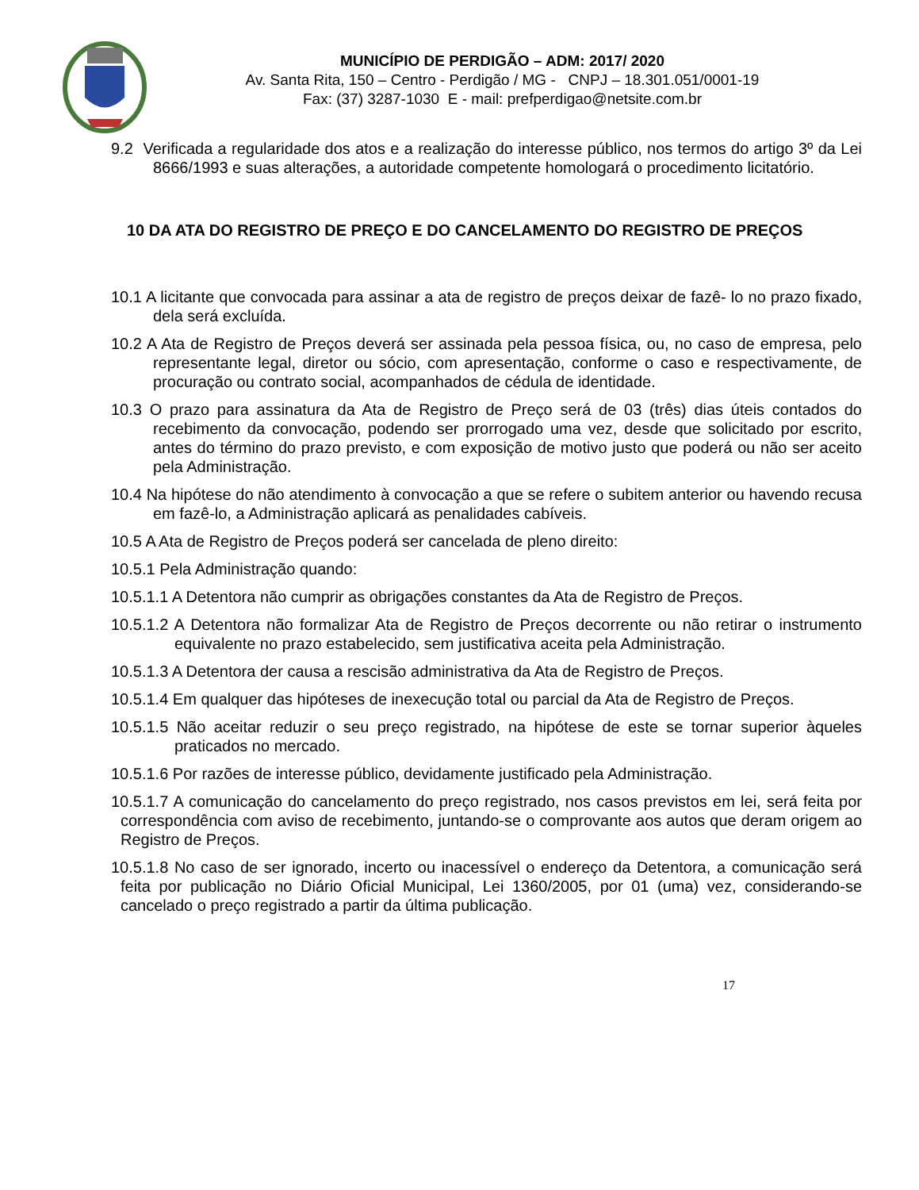MUNICÍPIO DE PERDIGÃO – ADM: 2017/ 2020
Av. Santa Rita, 150 – Centro - Perdigão / MG - CNPJ – 18.301.051/0001-19
Fax: (37) 3287-1030 E - mail: prefperdigao@netsite.com.br
9.2 Verificada a regularidade dos atos e a realização do interesse público, nos termos do artigo 3º da Lei 8666/1993 e suas alterações, a autoridade competente homologará o procedimento licitatório.
10 DA ATA DO REGISTRO DE PREÇO E DO CANCELAMENTO DO REGISTRO DE PREÇOS
10.1 A licitante que convocada para assinar a ata de registro de preços deixar de fazê- lo no prazo fixado, dela será excluída.
10.2 A Ata de Registro de Preços deverá ser assinada pela pessoa física, ou, no caso de empresa, pelo representante legal, diretor ou sócio, com apresentação, conforme o caso e respectivamente, de procuração ou contrato social, acompanhados de cédula de identidade.
10.3 O prazo para assinatura da Ata de Registro de Preço será de 03 (três) dias úteis contados do recebimento da convocação, podendo ser prorrogado uma vez, desde que solicitado por escrito, antes do término do prazo previsto, e com exposição de motivo justo que poderá ou não ser aceito pela Administração.
10.4 Na hipótese do não atendimento à convocação a que se refere o subitem anterior ou havendo recusa em fazê-lo, a Administração aplicará as penalidades cabíveis.
10.5 A Ata de Registro de Preços poderá ser cancelada de pleno direito:
10.5.1 Pela Administração quando:
10.5.1.1 A Detentora não cumprir as obrigações constantes da Ata de Registro de Preços.
10.5.1.2 A Detentora não formalizar Ata de Registro de Preços decorrente ou não retirar o instrumento equivalente no prazo estabelecido, sem justificativa aceita pela Administração.
10.5.1.3 A Detentora der causa a rescisão administrativa da Ata de Registro de Preços.
10.5.1.4 Em qualquer das hipóteses de inexecução total ou parcial da Ata de Registro de Preços.
10.5.1.5 Não aceitar reduzir o seu preço registrado, na hipótese de este se tornar superior àqueles praticados no mercado.
10.5.1.6 Por razões de interesse público, devidamente justificado pela Administração.
10.5.1.7 A comunicação do cancelamento do preço registrado, nos casos previstos em lei, será feita por correspondência com aviso de recebimento, juntando-se o comprovante aos autos que deram origem ao Registro de Preços.
10.5.1.8 No caso de ser ignorado, incerto ou inacessível o endereço da Detentora, a comunicação será feita por publicação no Diário Oficial Municipal, Lei 1360/2005, por 01 (uma) vez, considerando-se cancelado o preço registrado a partir da última publicação.
17